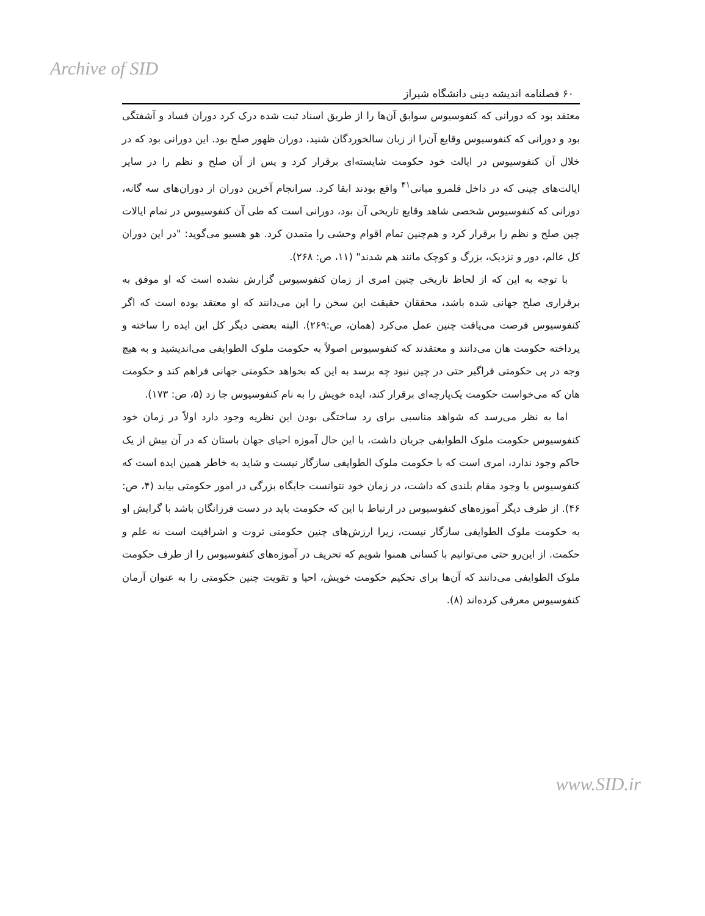Archive of SID
۶۰ فصلنامه اندیشه دینی دانشگاه شیراز
معتقد بود که دورانی که کنفوسیوس سوابق آن‌ها را از طریق اسناد ثبت شده درک کرد دوران فساد و آشفتگی بود و دورانی که کنفوسیوس وقایع آن‌را از زبان سالخوردگان شنید، دوران ظهور صلح بود. این دورانی بود که در خلال آن کنفوسیوس در ایالت خود حکومت شایسته‌ای برقرار کرد و پس از آن صلح و نظم را در سایر ایالت‌های چینی که در داخل قلمرو میانی<sup>۴۱</sup> واقع بودند ابقا کرد. سرانجام آخرین دوران از دوران‌های سه گانه، دورانی که کنفوسیوس شخصی شاهد وقایع تاریخی آن بود، دورانی است که طی آن کنفوسیوس در تمام ایالات چین صلح و نظم را برقرار کرد و هم‌چنین تمام اقوام وحشی را متمدن کرد. هو هسیو می‌گوید: "در این دوران کل عالم، دور و نزدیک، بزرگ و کوچک مانند هم شدند" (۱۱، ص: ۲۶۸).
با توجه به این که از لحاظ تاریخی چنین امری از زمان کنفوسیوس گزارش نشده است که او موفق به برقراری صلح جهانی شده باشد، محققان حقیقت این سخن را این می‌دانند که او معتقد بوده است که اگر کنفوسیوس فرصت می‌یافت چنین عمل می‌کرد (همان، ص:۲۶۹). البته بعضی دیگر کل این ایده را ساخته و پرداخته حکومت هان می‌دانند و معتقدند که کنفوسیوس اصولاً به حکومت ملوک الطوایفی می‌اندیشید و به هیچ وجه در پی حکومتی فراگیر حتی در چین نبود چه برسد به این که بخواهد حکومتی جهانی فراهم کند و حکومت هان که می‌خواست حکومت یک‌پارچه‌ای برقرار کند، ایده خویش را به نام کنفوسیوس جا زد (۵، ص: ۱۷۳).
اما به نظر می‌رسد که شواهد مناسبی برای رد ساختگی بودن این نظریه وجود دارد اولاً در زمان خود کنفوسیوس حکومت ملوک الطوایفی جریان داشت، با این حال آموزه احیای جهان باستان که در آن بیش از یک حاکم وجود ندارد، امری است که با حکومت ملوک الطوایفی سازگار نیست و شاید به خاطر همین ایده است که کنفوسیوس با وجود مقام بلندی که داشت، در زمان خود نتوانست جایگاه بزرگی در امور حکومتی بیابد (۴، ص: ۴۶). از طرف دیگر آموزه‌های کنفوسیوس در ارتباط با این که حکومت باید در دست فرزانگان باشد با گرایش او به حکومت ملوک الطوایفی سازگار نیست، زیرا ارزش‌های چنین حکومتی ثروت و اشرافیت است نه علم و حکمت. از این‌رو حتی می‌توانیم با کسانی همنوا شویم که تحریف در آموزه‌های کنفوسیوس را از طرف حکومت ملوک الطوایفی می‌دانند که آن‌ها برای تحکیم حکومت خویش، احیا و تقویت چنین حکومتی را به عنوان آرمان کنفوسیوس معرفی کرده‌اند (۸).
www.SID.ir